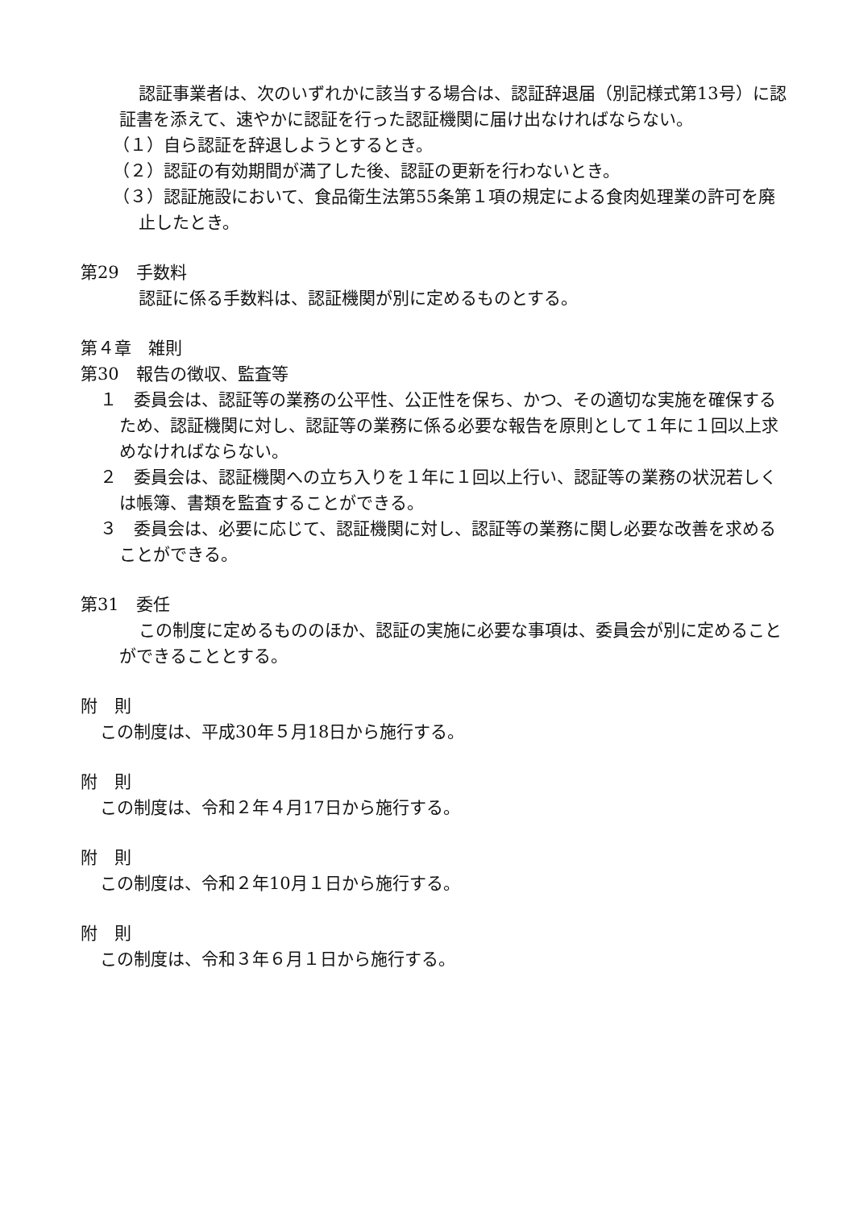認証事業者は、次のいずれかに該当する場合は、認証辞退届（別記様式第13号）に認証書を添えて、速やかに認証を行った認証機関に届け出なければならない。
（１）自ら認証を辞退しようとするとき。
（２）認証の有効期間が満了した後、認証の更新を行わないとき。
（３）認証施設において、食品衛生法第55条第１項の規定による食肉処理業の許可を廃止したとき。
第29　手数料
認証に係る手数料は、認証機関が別に定めるものとする。
第４章　雑則
第30　報告の徴収、監査等
１　委員会は、認証等の業務の公平性、公正性を保ち、かつ、その適切な実施を確保するため、認証機関に対し、認証等の業務に係る必要な報告を原則として１年に１回以上求めなければならない。
２　委員会は、認証機関への立ち入りを１年に１回以上行い、認証等の業務の状況若しくは帳簿、書類を監査することができる。
３　委員会は、必要に応じて、認証機関に対し、認証等の業務に関し必要な改善を求めることができる。
第31　委任
この制度に定めるもののほか、認証の実施に必要な事項は、委員会が別に定めることができることとする。
附　則
この制度は、平成30年５月18日から施行する。
附　則
この制度は、令和２年４月17日から施行する。
附　則
この制度は、令和２年10月１日から施行する。
附　則
この制度は、令和３年６月１日から施行する。